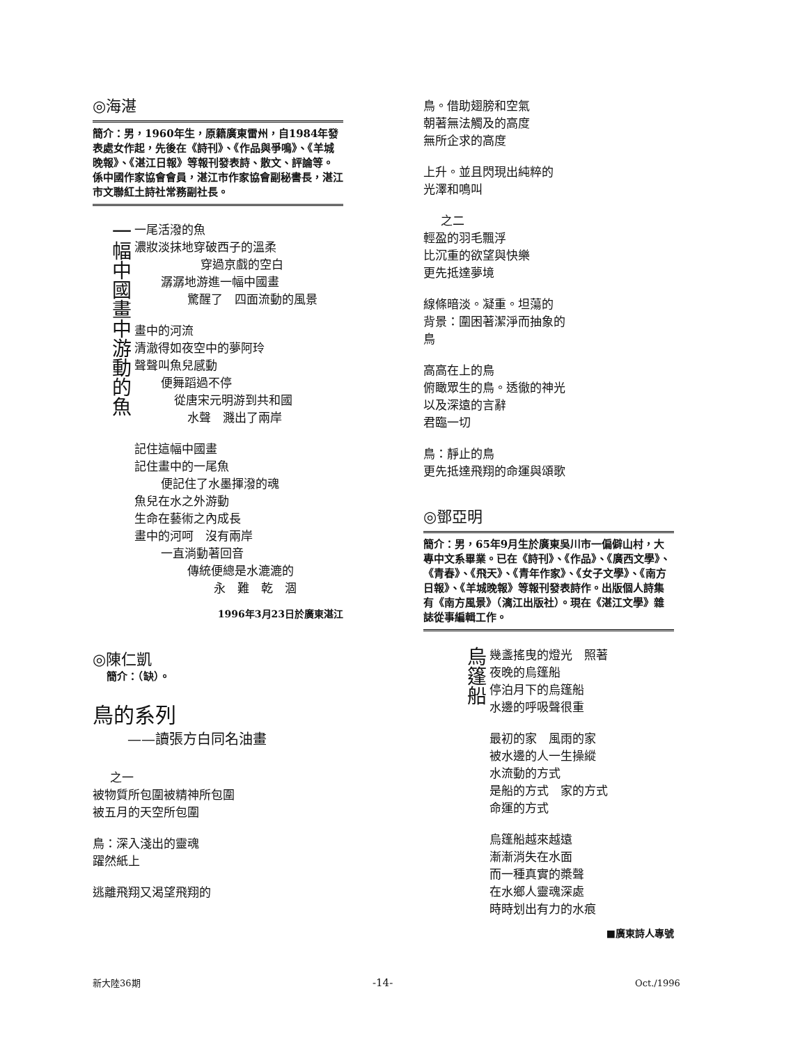◎海湛
簡介：男，1960年生，原籍廣東雷州，自1984年發表處女作起，先後在《詩刊》、《作品與爭鳴》、《羊城晚報》、《湛江日報》等報刊發表詩、散文、評論等。係中國作家協會會員，湛江市作家協會副秘書長，湛江市文聯紅土詩社常務副社長。
一幅中國畫中游動的魚
一尾活潑的魚
濃妝淡抹地穿破西子的溫柔
穿過京戲的空白
潺潺地游進一幅中國畫
驚醒了　四面流動的風景
畫中的河流
清澈得如夜空中的夢阿玲
聲聲叫魚兒感動
便舞蹈過不停
從唐宋元明游到共和國
水聲　濺出了兩岸
記住這幅中國畫
記住畫中的一尾魚
便記住了水墨揮潑的魂
魚兒在水之外游動
生命在藝術之內成長
畫中的河呵　沒有兩岸
一直淌動著回音
傳統便總是水漉漉的
永　難　乾　涸
1996年3月23日於廣東湛江
◎陳仁凱
簡介：（缺）。
鳥的系列
——讀張方白同名油畫
之一
被物質所包圍被精神所包圍
被五月的天空所包圍
鳥：深入淺出的靈魂
躍然紙上
逃離飛翔又渴望飛翔的
鳥。借助翅膀和空氣
朝著無法觸及的高度
無所企求的高度
上升。並且閃現出純粹的
光澤和鳴叫
之二
輕盈的羽毛飄浮
比沉重的欲望與快樂
更先抵達夢境
線條暗淡。凝重。坦蕩的
背景：圍困著潔淨而抽象的
鳥
高高在上的鳥
俯瞰眾生的鳥。透徹的神光
以及深遠的言辭
君臨一切
鳥：靜止的鳥
更先抵達飛翔的命運與頌歌
◎鄧亞明
簡介：男，65年9月生於廣東吳川市一偏僻山村，大專中文系畢業。已在《詩刊》、《作品》、《廣西文學》、《青春》、《飛天》、《青年作家》、《女子文學》、《南方日報》、《羊城晚報》等報刊發表詩作。出版個人詩集有《南方風景》（漓江出版社）。現在《湛江文學》雜誌從事編輯工作。
烏篷船
幾盞搖曳的燈光　照著
夜晚的烏篷船
停泊月下的烏篷船
水邊的呼吸聲很重
最初的家　風雨的家
被水邊的人一生操縱
水流動的方式
是船的方式　家的方式
命運的方式
烏篷船越來越遠
漸漸消失在水面
而一種真實的槳聲
在水鄉人靈魂深處
時時划出有力的水痕
■廣東詩人專號
新大陸36期 -14- Oct./1996